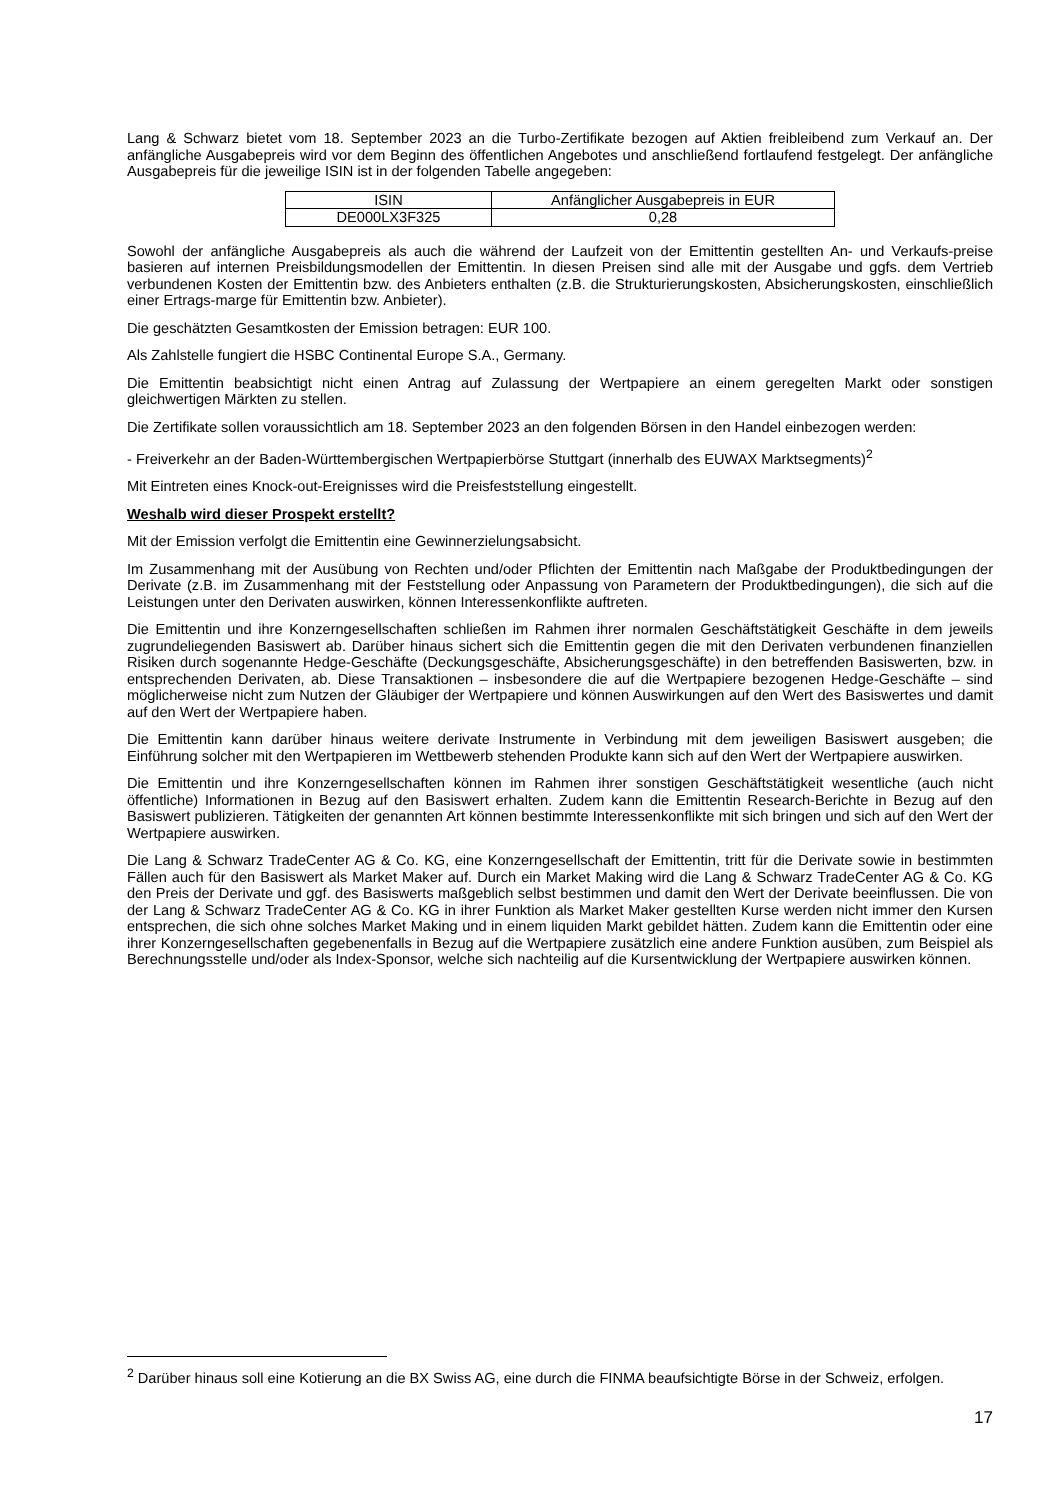Lang & Schwarz bietet vom 18. September 2023 an die Turbo-Zertifikate bezogen auf Aktien freibleibend zum Verkauf an. Der anfängliche Ausgabepreis wird vor dem Beginn des öffentlichen Angebotes und anschließend fortlaufend festgelegt. Der anfängliche Ausgabepreis für die jeweilige ISIN ist in der folgenden Tabelle angegeben:
| ISIN | Anfänglicher Ausgabepreis in EUR |
| DE000LX3F325 | 0,28 |
Sowohl der anfängliche Ausgabepreis als auch die während der Laufzeit von der Emittentin gestellten An- und Verkaufs-preise basieren auf internen Preisbildungsmodellen der Emittentin. In diesen Preisen sind alle mit der Ausgabe und ggfs. dem Vertrieb verbundenen Kosten der Emittentin bzw. des Anbieters enthalten (z.B. die Strukturierungskosten, Absicherungskosten, einschließlich einer Ertrags-marge für Emittentin bzw. Anbieter).
Die geschätzten Gesamtkosten der Emission betragen: EUR 100.
Als Zahlstelle fungiert die HSBC Continental Europe S.A., Germany.
Die Emittentin beabsichtigt nicht einen Antrag auf Zulassung der Wertpapiere an einem geregelten Markt oder sonstigen gleichwertigen Märkten zu stellen.
Die Zertifikate sollen voraussichtlich am 18. September 2023 an den folgenden Börsen in den Handel einbezogen werden:
- Freiverkehr an der Baden-Württembergischen Wertpapierbörse Stuttgart (innerhalb des EUWAX Marktsegments)<sup>2</sup>
Mit Eintreten eines Knock-out-Ereignisses wird die Preisfeststellung eingestellt.
Weshalb wird dieser Prospekt erstellt?
Mit der Emission verfolgt die Emittentin eine Gewinnerzielungsabsicht.
Im Zusammenhang mit der Ausübung von Rechten und/oder Pflichten der Emittentin nach Maßgabe der Produktbedingungen der Derivate (z.B. im Zusammenhang mit der Feststellung oder Anpassung von Parametern der Produktbedingungen), die sich auf die Leistungen unter den Derivaten auswirken, können Interessenkonflikte auftreten.
Die Emittentin und ihre Konzerngesellschaften schließen im Rahmen ihrer normalen Geschäftstätigkeit Geschäfte in dem jeweils zugrundeliegenden Basiswert ab. Darüber hinaus sichert sich die Emittentin gegen die mit den Derivaten verbundenen finanziellen Risiken durch sogenannte Hedge-Geschäfte (Deckungsgeschäfte, Absicherungsgeschäfte) in den betreffenden Basiswerten, bzw. in entsprechenden Derivaten, ab. Diese Transaktionen – insbesondere die auf die Wertpapiere bezogenen Hedge-Geschäfte – sind möglicherweise nicht zum Nutzen der Gläubiger der Wertpapiere und können Auswirkungen auf den Wert des Basiswertes und damit auf den Wert der Wertpapiere haben.
Die Emittentin kann darüber hinaus weitere derivate Instrumente in Verbindung mit dem jeweiligen Basiswert ausgeben; die Einführung solcher mit den Wertpapieren im Wettbewerb stehenden Produkte kann sich auf den Wert der Wertpapiere auswirken.
Die Emittentin und ihre Konzerngesellschaften können im Rahmen ihrer sonstigen Geschäftstätigkeit wesentliche (auch nicht öffentliche) Informationen in Bezug auf den Basiswert erhalten. Zudem kann die Emittentin Research-Berichte in Bezug auf den Basiswert publizieren. Tätigkeiten der genannten Art können bestimmte Interessenkonflikte mit sich bringen und sich auf den Wert der Wertpapiere auswirken.
Die Lang & Schwarz TradeCenter AG & Co. KG, eine Konzerngesellschaft der Emittentin, tritt für die Derivate sowie in bestimmten Fällen auch für den Basiswert als Market Maker auf. Durch ein Market Making wird die Lang & Schwarz TradeCenter AG & Co. KG den Preis der Derivate und ggf. des Basiswerts maßgeblich selbst bestimmen und damit den Wert der Derivate beeinflussen. Die von der Lang & Schwarz TradeCenter AG & Co. KG in ihrer Funktion als Market Maker gestellten Kurse werden nicht immer den Kursen entsprechen, die sich ohne solches Market Making und in einem liquiden Markt gebildet hätten. Zudem kann die Emittentin oder eine ihrer Konzerngesellschaften gegebenenfalls in Bezug auf die Wertpapiere zusätzlich eine andere Funktion ausüben, zum Beispiel als Berechnungsstelle und/oder als Index-Sponsor, welche sich nachteilig auf die Kursentwicklung der Wertpapiere auswirken können.
<sup>2</sup> Darüber hinaus soll eine Kotierung an die BX Swiss AG, eine durch die FINMA beaufsichtigte Börse in der Schweiz, erfolgen.
17